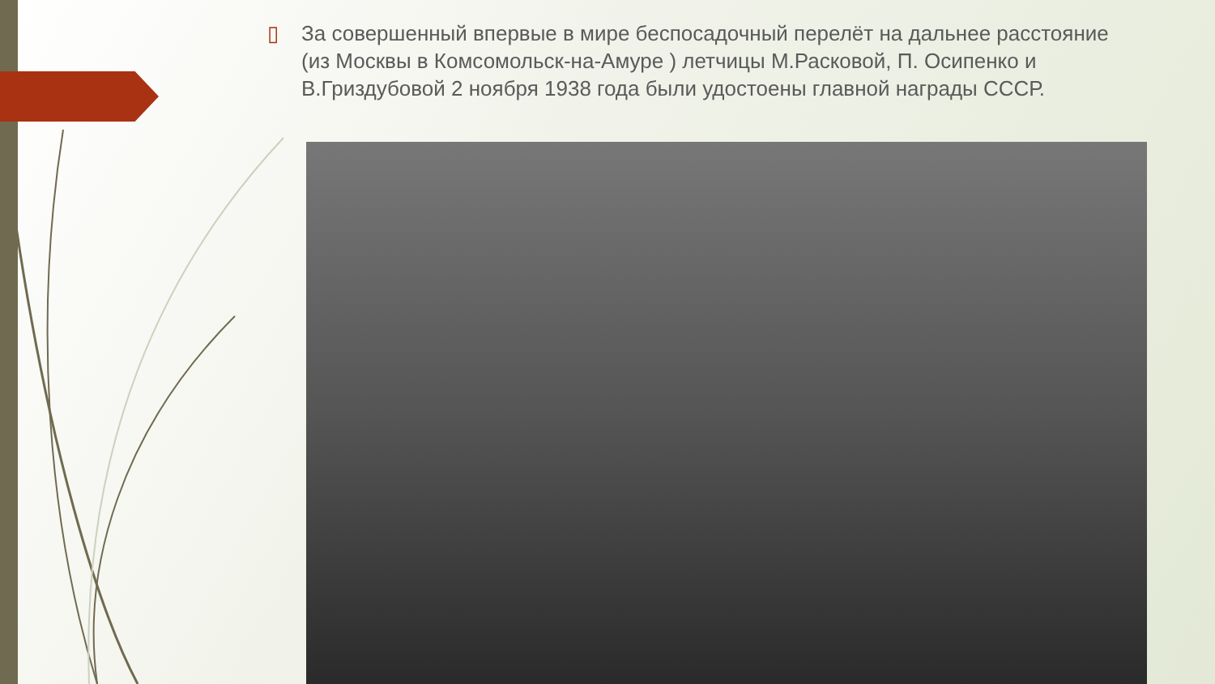▯ За совершенный впервые в мире беспосадочный перелёт на дальнее расстояние (из Москвы в Комсомольск-на-Амуре ) летчицы М.Расковой, П. Осипенко и В.Гриздубовой 2 ноября 1938 года были удостоены главной награды СССР.